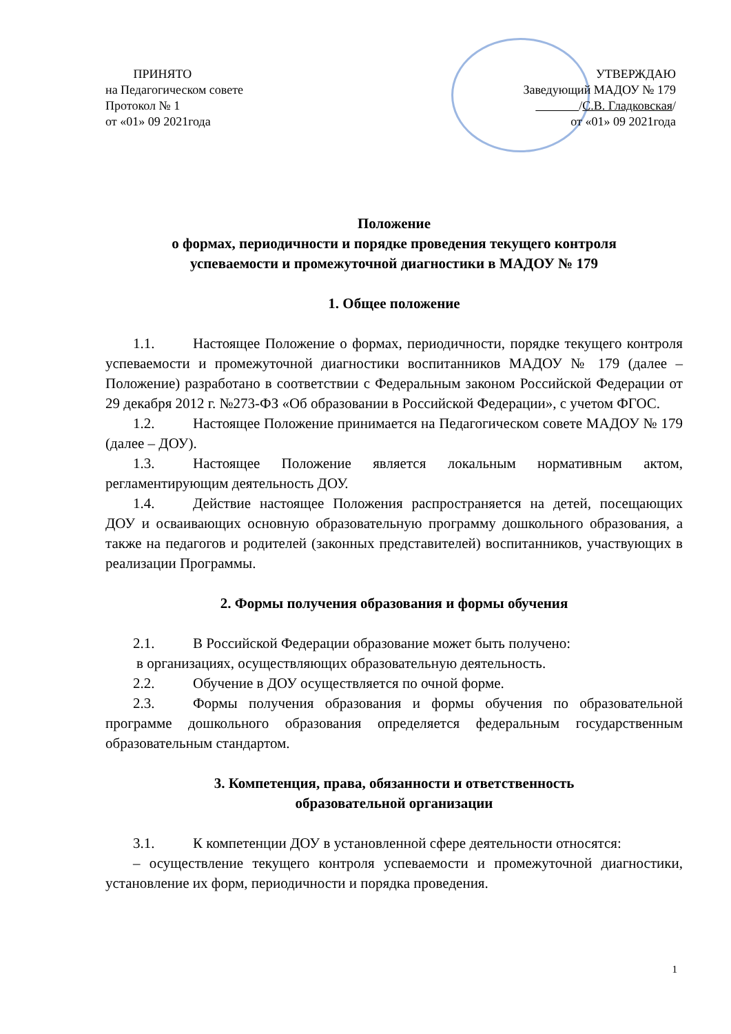ПРИНЯТО
на Педагогическом совете
Протокол № 1
от «01» 09 2021года
УТВЕРЖДАЮ
Заведующий МАДОУ № 179
/С.В. Гладковская/
от «01» 09 2021года
Положение
о формах, периодичности и порядке проведения текущего контроля
успеваемости и промежуточной диагностики в МАДОУ № 179
1. Общее положение
1.1. Настоящее Положение о формах, периодичности, порядке текущего контроля успеваемости и промежуточной диагностики воспитанников МАДОУ № 179 (далее – Положение) разработано в соответствии с Федеральным законом Российской Федерации от 29 декабря 2012 г. №273-ФЗ «Об образовании в Российской Федерации», с учетом ФГОС.
1.2. Настоящее Положение принимается на Педагогическом совете МАДОУ № 179 (далее – ДОУ).
1.3. Настоящее Положение является локальным нормативным актом, регламентирующим деятельность ДОУ.
1.4. Действие настоящее Положения распространяется на детей, посещающих ДОУ и осваивающих основную образовательную программу дошкольного образования, а также на педагогов и родителей (законных представителей) воспитанников, участвующих в реализации Программы.
2. Формы получения образования и формы обучения
2.1. В Российской Федерации образование может быть получено:
в организациях, осуществляющих образовательную деятельность.
2.2. Обучение в ДОУ осуществляется по очной форме.
2.3. Формы получения образования и формы обучения по образовательной программе дошкольного образования определяется федеральным государственным образовательным стандартом.
3. Компетенция, права, обязанности и ответственность
образовательной организации
3.1. К компетенции ДОУ в установленной сфере деятельности относятся:
– осуществление текущего контроля успеваемости и промежуточной диагностики, установление их форм, периодичности и порядка проведения.
1